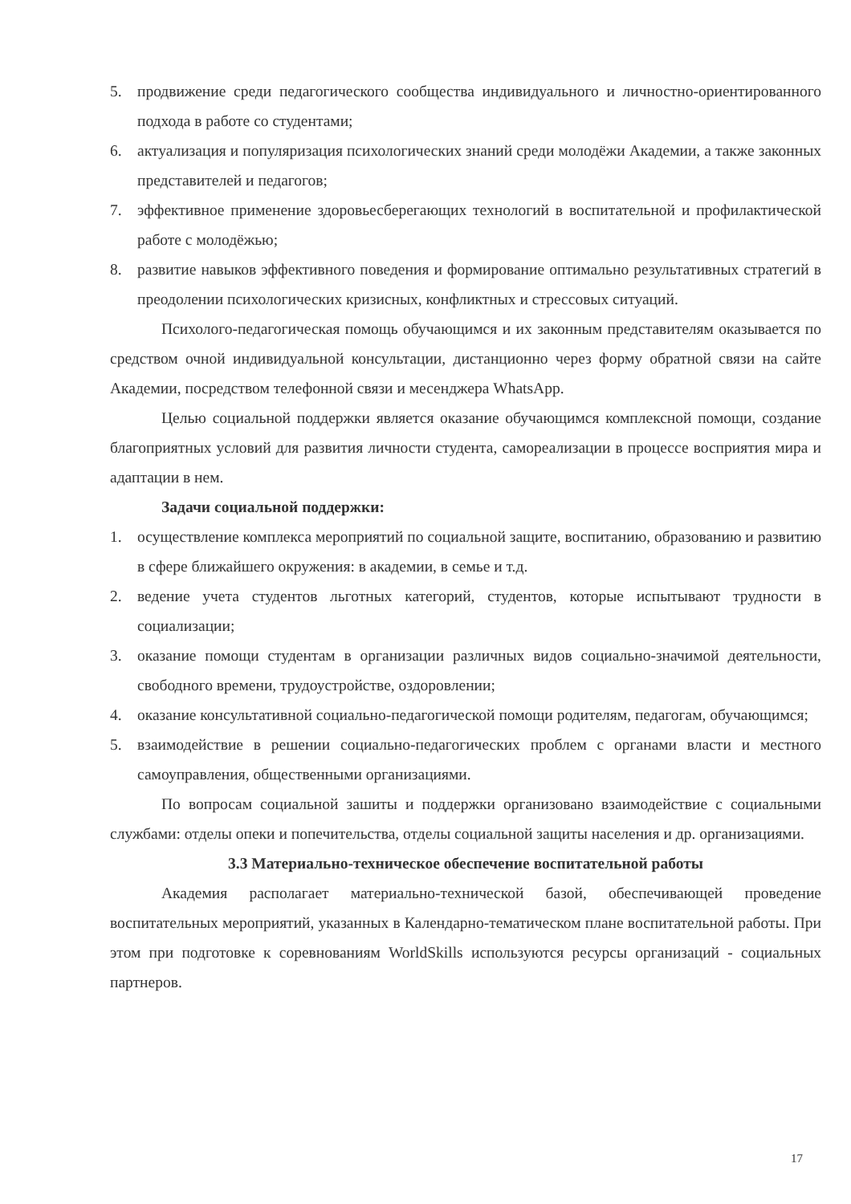5. продвижение среди педагогического сообщества индивидуального и личностно-ориентированного подхода в работе со студентами;
6. актуализация и популяризация психологических знаний среди молодёжи Академии, а также законных представителей и педагогов;
7. эффективное применение здоровьесберегающих технологий в воспитательной и профилактической работе с молодёжью;
8. развитие навыков эффективного поведения и формирование оптимально результативных стратегий в преодолении психологических кризисных, конфликтных и стрессовых ситуаций.
Психолого-педагогическая помощь обучающимся и их законным представителям оказывается по средством очной индивидуальной консультации, дистанционно через форму обратной связи на сайте Академии, посредством телефонной связи и месенджера WhatsApp.
Целью социальной поддержки является оказание обучающимся комплексной помощи, создание благоприятных условий для развития личности студента, самореализации в процессе восприятия мира и адаптации в нем.
Задачи социальной поддержки:
1. осуществление комплекса мероприятий по социальной защите, воспитанию, образованию и развитию в сфере ближайшего окружения: в академии, в семье и т.д.
2. ведение учета студентов льготных категорий, студентов, которые испытывают трудности в социализации;
3. оказание помощи студентам в организации различных видов социально-значимой деятельности, свободного времени, трудоустройстве, оздоровлении;
4. оказание консультативной социально-педагогической помощи родителям, педагогам, обучающимся;
5. взаимодействие в решении социально-педагогических проблем с органами власти и местного самоуправления, общественными организациями.
По вопросам социальной зашиты и поддержки организовано взаимодействие с социальными службами: отделы опеки и попечительства, отделы социальной защиты населения и др. организациями.
3.3 Материально-техническое обеспечение воспитательной работы
Академия располагает материально-технической базой, обеспечивающей проведение воспитательных мероприятий, указанных в Календарно-тематическом плане воспитательной работы. При этом при подготовке к соревнованиям WorldSkills используются ресурсы организаций - социальных партнеров.
17